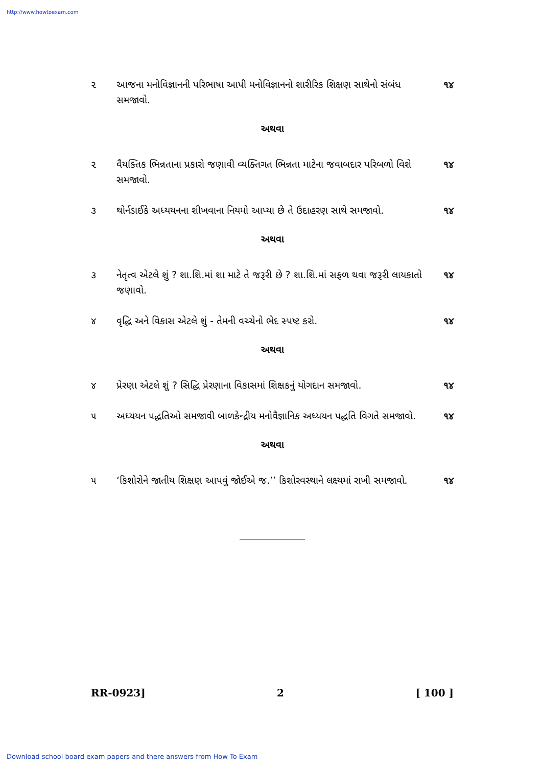http://www.howtoexam.com
૨ આજના મનોવિજ્ઞાનની પરિભાષા આપી મનોવિજ્ઞાનનો શારીરિક શિક્ષણ સાથેનો સંબંધ સમજાવો.
૧૪
અથવા
૨ વૈયક્તિક ભિન્નતાના પ્રકારો જણાવી વ્યક્તિગત ભિન્નતા માટેના જવાબદાર પરિબળો વિશે સમજાવો.
૧૪
૩ થોર્નડાઈકે અધ્યયનના શીખવાના નિયમો આપ્યા છે તે ઉદાહરણ સાથે સમજાવો.
૧૪
અથવા
૩ નેતૃત્વ એટલે શું ? શા.શિ.માં શા માટે તે જરૂરી છે ? શા.શિ.માં સફળ થવા જરૂરી લાયકાતો જણાવો.
૧૪
૪ વૃદ્ધિ અને વિકાસ એટલે શું - તેમની વચ્ચેનો ભેદ સ્પષ્ટ કરો.
૧૪
અથવા
૪ પ્રેરણા એટલે શું ? સિદ્ધિ પ્રેરણાના વિકાસમાં શિક્ષકનું યોગદાન સમજાવો.
૧૪
૫ અધ્યયન પદ્ધતિઓ સમજાવી બાળકેન્દ્રીય મનોવૈજ્ઞાનિક અધ્યયન પદ્ધતિ વિગતે સમજાવો.
૧૪
અથવા
૫ ‘કિશોરોને જાતીય શિક્ષણ આપવું જોઈએ જ.’’ કિશોરવસ્થાને લક્ષ્યમાં રાખી સમજાવો.
૧૪
RR-0923] 2 [ 100 ]
Download school board exam papers and there answers from How To Exam